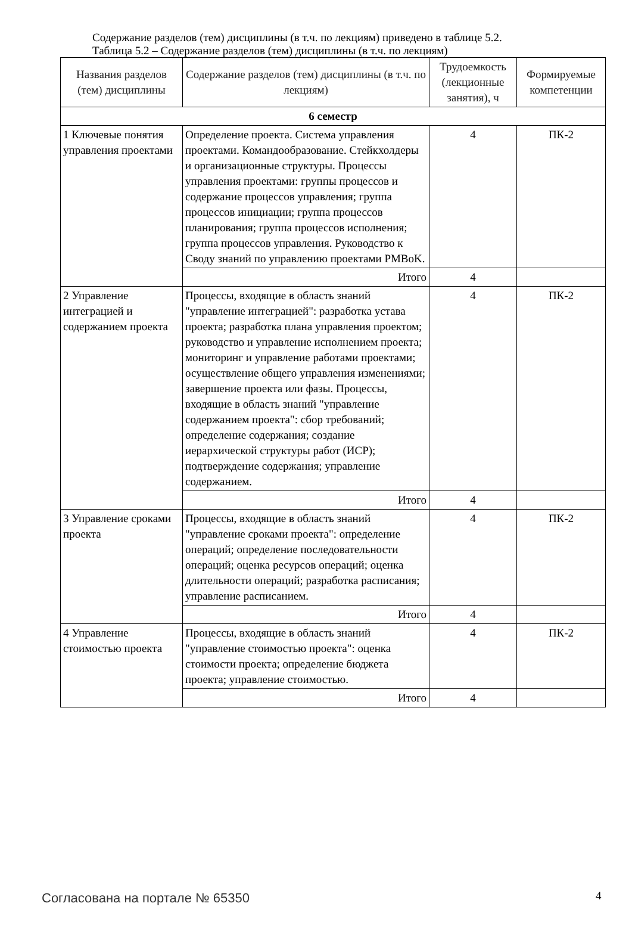Содержание разделов (тем) дисциплины (в т.ч. по лекциям) приведено в таблице 5.2.
Таблица 5.2 – Содержание разделов (тем) дисциплины (в т.ч. по лекциям)
| Названия разделов (тем) дисциплины | Содержание разделов (тем) дисциплины (в т.ч. по лекциям) | Трудоемкость (лекционные занятия), ч | Формируемые компетенции |
| --- | --- | --- | --- |
| 6 семестр | | | |
| 1 Ключевые понятия управления проектами | Определение проекта. Система управления проектами. Командообразование. Стейкхолдеры и организационные структуры. Процессы управления проектами: группы процессов и содержание процессов управления; группа процессов инициации; группа процессов планирования; группа процессов исполнения; группа процессов управления. Руководство к Своду знаний по управлению проектами PMBoK. | 4 | ПК-2 |
| | Итого | 4 | |
| 2 Управление интеграцией и содержанием проекта | Процессы, входящие в область знаний "управление интеграцией": разработка устава проекта; разработка плана управления проектом; руководство и управление исполнением проекта; мониторинг и управление работами проектами; осуществление общего управления изменениями; завершение проекта или фазы. Процессы, входящие в область знаний "управление содержанием проекта": сбор требований; определение содержания; создание иерархической структуры работ (ИСР); подтверждение содержания; управление содержанием. | 4 | ПК-2 |
| | Итого | 4 | |
| 3 Управление сроками проекта | Процессы, входящие в область знаний "управление сроками проекта": определение операций; определение последовательности операций; оценка ресурсов операций; оценка длительности операций; разработка расписания; управление расписанием. | 4 | ПК-2 |
| | Итого | 4 | |
| 4 Управление стоимостью проекта | Процессы, входящие в область знаний "управление стоимостью проекта": оценка стоимости проекта; определение бюджета проекта; управление стоимостью. | 4 | ПК-2 |
| | Итого | 4 | |
Согласована на портале № 65350 4